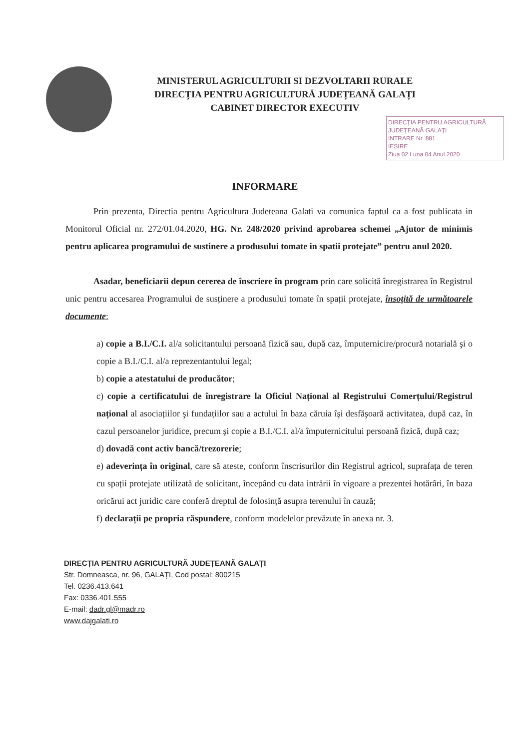MINISTERUL AGRICULTURII SI DEZVOLTARII RURALE
DIRECȚIA PENTRU AGRICULTURĂ JUDEȚEANĂ GALAȚI
CABINET DIRECTOR EXECUTIV
DIRECȚIA PENTRU AGRICULTURĂ
JUDEȚEANĂ GALAȚI
INTRARE Nr. 881
IEȘIRE
Ziua 02 Luna 04 Anul 2020
INFORMARE
Prin prezenta, Directia pentru Agricultura Judeteana Galati va comunica faptul ca a fost publicata in Monitorul Oficial nr. 272/01.04.2020, HG. Nr. 248/2020 privind aprobarea schemei „Ajutor de minimis pentru aplicarea programului de sustinere a produsului tomate in spatii protejate” pentru anul 2020.
Asadar, beneficiarii depun cererea de înscriere în program prin care solicită înregistrarea în Registrul unic pentru accesarea Programului de susținere a produsului tomate în spații protejate, însoțită de următoarele documente:
a) copie a B.I./C.I. al/a solicitantului persoană fizică sau, după caz, împuternicire/procură notarială şi o copie a B.I./C.I. al/a reprezentantului legal;
b) copie a atestatului de producător;
c) copie a certificatului de înregistrare la Oficiul Național al Registrului Comerțului/Registrul național al asociațiilor şi fundațiilor sau a actului în baza căruia îşi desfăşoară activitatea, după caz, în cazul persoanelor juridice, precum şi copie a B.I./C.I. al/a împuternicitului persoană fizică, după caz;
d) dovadă cont activ bancă/trezorerie;
e) adeverința în original, care să ateste, conform înscrisurilor din Registrul agricol, suprafața de teren cu spații protejate utilizată de solicitant, începând cu data intrării în vigoare a prezentei hotărâri, în baza oricărui act juridic care conferă dreptul de folosință asupra terenului în cauză;
f) declarații pe propria răspundere, conform modelelor prevăzute în anexa nr. 3.
DIRECȚIA PENTRU AGRICULTURĂ JUDEȚEANĂ GALAȚI
Str. Domneasca, nr. 96, GALAȚI, Cod postal: 800215
Tel. 0236.413.641
Fax: 0336.401.555
E-mail: dadr.gl@madr.ro
www.dajgalati.ro